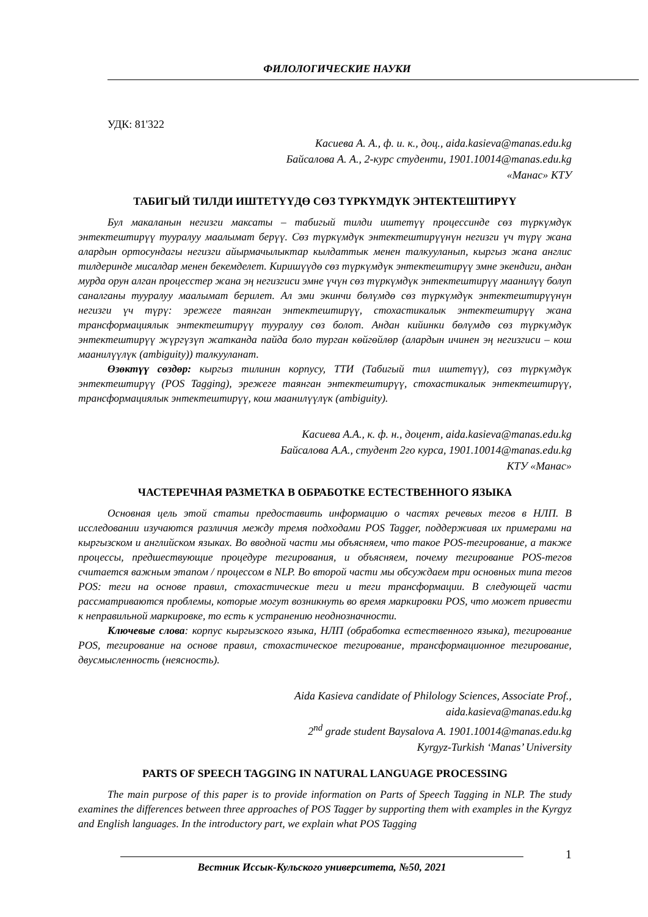ФИЛОЛОГИЧЕСКИЕ НАУКИ
УДК: 81'322
Касиева А. А., ф. и. к., доц., aida.kasieva@manas.edu.kg
Байсалова А. А., 2-курс студенти, 1901.10014@manas.edu.kg
«Манас» КТУ
ТАБИГЫЙ ТИЛДИ ИШТЕТҮҮДӨ СӨЗ ТҮРКҮМДҮК ЭНТЕКТЕШТИРҮҮ
Бул макаланын негизги максаты – табигый тилди иштетүү процессинде сөз түркүмдүк энтектештирүү тууралуу маалымат берүү. Сөз түркүмдүк энтектештирүүнүн негизги үч түрү жана алардын ортосундагы негизги айырмачылыктар кылдаттык менен талкууланып, кыргыз жана англис тилдеринде мисалдар менен бекемделет. Киришүүдө сөз түркүмдүк энтектештирүү эмне экендиги, андан мурда орун алган процесстер жана эң негизгиси эмне үчүн сөз түркүмдүк энтектештирүү маанилүү болуп саналганы тууралуу маалымат берилет. Ал эми экинчи бөлүмдө сөз түркүмдүк энтектештирүүнүн негизги үч түрү: эрежеге таянган энтектештирүү, стохастикалык энтектештирүү жана трансформациялык энтектештирүү тууралуу сөз болот. Андан кийинки бөлүмдө сөз түркүмдүк энтектештирүү жүргүзүп жатканда пайда боло турган көйгөйлөр (алардын ичинен эң негизгиси – кош маанилүүлүк (ambiguity)) талкууланат.
Өзөктүү сөздөр: кыргыз тилинин корпусу, ТТИ (Табигый тил иштетүү), сөз түркүмдүк энтектештирүү (POS Tagging), эрежеге таянган энтектештирүү, стохастикалык энтектештирүү, трансформациялык энтектештирүү, кош маанилүүлүк (ambiguity).
Касиева А.А., к. ф. н., доцент, aida.kasieva@manas.edu.kg
Байсалова А.А., студент 2го курса, 1901.10014@manas.edu.kg
КТУ «Манас»
ЧАСТЕРЕЧНАЯ РАЗМЕТКА В ОБРАБОТКЕ ЕСТЕСТВЕННОГО ЯЗЫКА
Основная цель этой статьи предоставить информацию о частях речевых тегов в НЛП. В исследовании изучаются различия между тремя подходами POS Tagger, поддерживая их примерами на кыргызском и английском языках. Во вводной части мы объясняем, что такое POS-тегирование, а также процессы, предшествующие процедуре тегирования, и объясняем, почему тегирование POS-тегов считается важным этапом / процессом в NLP. Во второй части мы обсуждаем три основных типа тегов POS: теги на основе правил, стохастические теги и теги трансформации. В следующей части рассматриваются проблемы, которые могут возникнуть во время маркировки POS, что может привести к неправильной маркировке, то есть к устранению неоднозначности.
Ключевые слова: корпус кыргызского языка, НЛП (обработка естественного языка), тегирование POS, тегирование на основе правил, стохастическое тегирование, трансформационное тегирование, двусмысленность (неясность).
Aida Kasieva candidate of Philology Sciences, Associate Prof.,
aida.kasieva@manas.edu.kg
2<sup>nd</sup> grade student Baysalova A. 1901.10014@manas.edu.kg
Kyrgyz-Turkish ‘Manas’ University
PARTS OF SPEECH TAGGING IN NATURAL LANGUAGE PROCESSING
The main purpose of this paper is to provide information on Parts of Speech Tagging in NLP. The study examines the differences between three approaches of POS Tagger by supporting them with examples in the Kyrgyz and English languages. In the introductory part, we explain what POS Tagging
Вестник Иссык-Кульского университета, №50, 2021
1